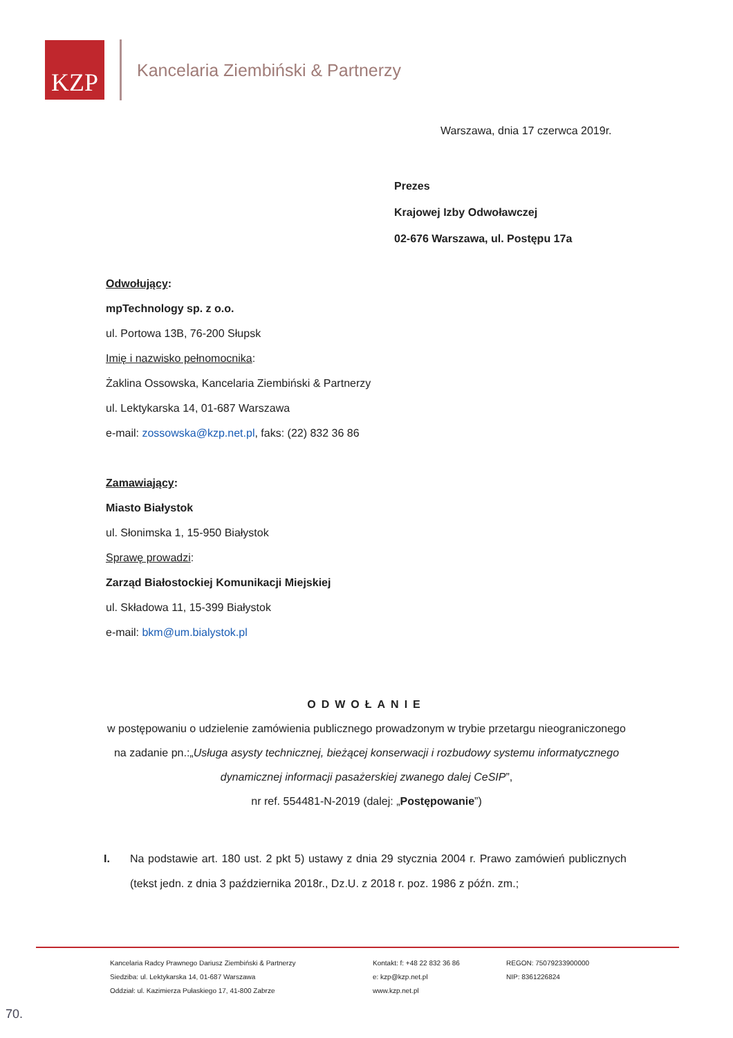KZP
Kancelaria Ziembiński & Partnerzy
Warszawa, dnia 17 czerwca 2019r.
Prezes
Krajowej Izby Odwoławczej
02-676 Warszawa, ul. Postępu 17a
Odwołujący:
mpTechnology sp. z o.o.
ul. Portowa 13B, 76-200 Słupsk
Imię i nazwisko pełnomocnika:
Żaklina Ossowska, Kancelaria Ziembiński & Partnerzy
ul. Lektykarska 14, 01-687 Warszawa
e-mail: zossowska@kzp.net.pl, faks: (22) 832 36 86
Zamawiający:
Miasto Białystok
ul. Słonimska 1, 15-950 Białystok
Sprawę prowadzi:
Zarząd Białostockiej Komunikacji Miejskiej
ul. Składowa 11, 15-399 Białystok
e-mail: bkm@um.bialystok.pl
ODWOŁANIE
w postępowaniu o udzielenie zamówienia publicznego prowadzonym w trybie przetargu nieograniczonego na zadanie pn.:„Usługa asysty technicznej, bieżącej konserwacji i rozbudowy systemu informatycznego dynamicznej informacji pasażerskiej zwanego dalej CeSIP”,
nr ref. 554481-N-2019 (dalej: „Postępowanie”)
I. Na podstawie art. 180 ust. 2 pkt 5) ustawy z dnia 29 stycznia 2004 r. Prawo zamówień publicznych (tekst jedn. z dnia 3 października 2018r., Dz.U. z 2018 r. poz. 1986 z późn. zm.;
Kancelaria Radcy Prawnego Dariusz Ziembiński & Partnerzy
Siedziba: ul. Lektykarska 14, 01-687 Warszawa
Oddział: ul. Kazimierza Pułaskiego 17, 41-800 Zabrze
Kontakt: f: +48 22 832 36 86
e: kzp@kzp.net.pl
www.kzp.net.pl
REGON: 75079233900000
NIP: 8361226824
70.